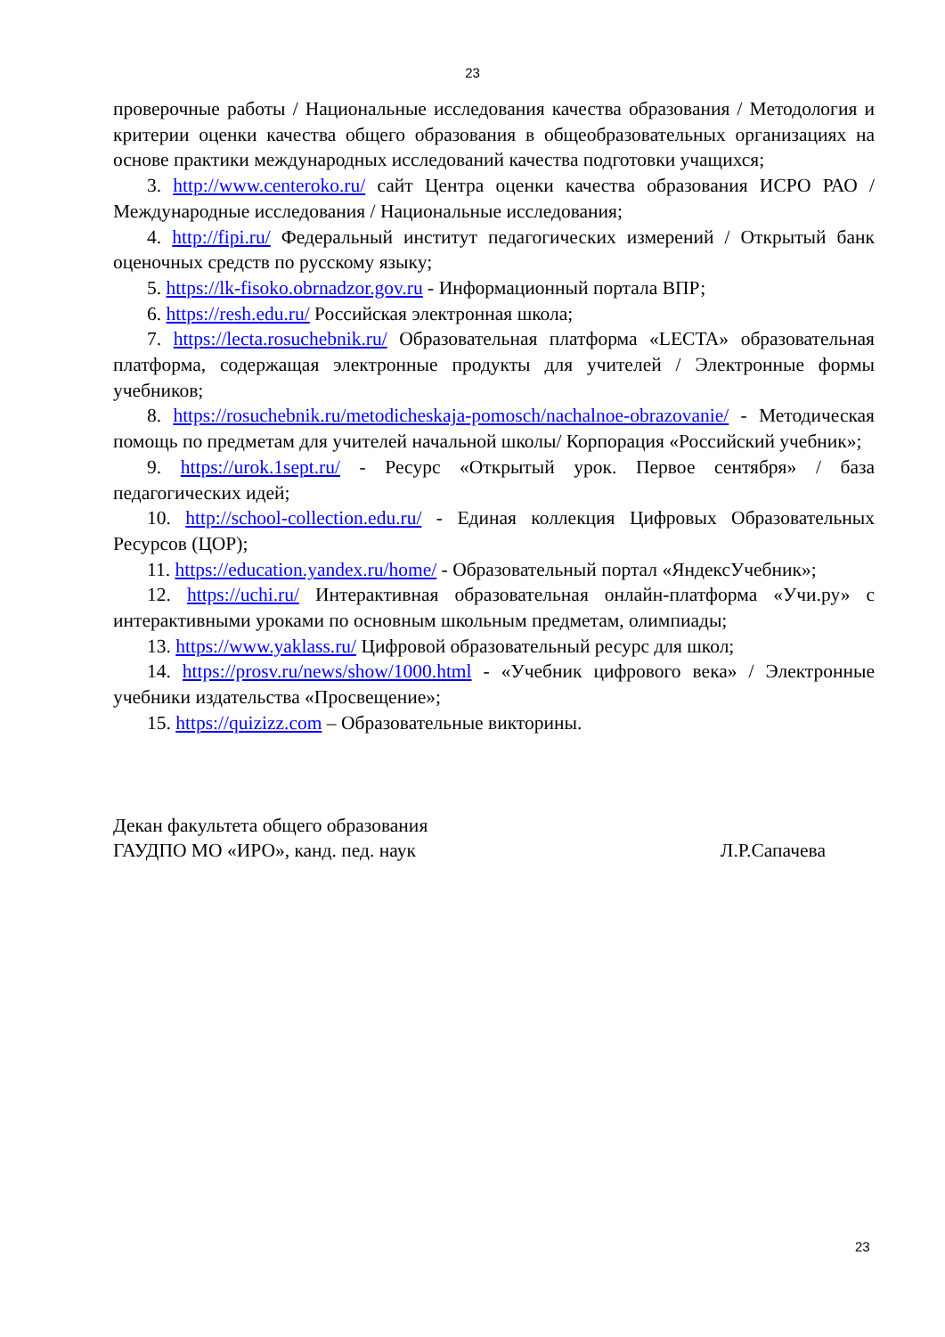23
проверочные работы / Национальные исследования качества образования / Методология и критерии оценки качества общего образования в общеобразовательных организациях на основе практики международных исследований качества подготовки учащихся;
3. http://www.centeroko.ru/ сайт Центра оценки качества образования ИСРО РАО /Международные исследования / Национальные исследования;
4. http://fipi.ru/ Федеральный институт педагогических измерений / Открытый банк оценочных средств по русскому языку;
5. https://lk-fisoko.obrnadzor.gov.ru - Информационный портала ВПР;
6. https://resh.edu.ru/ Российская электронная школа;
7. https://lecta.rosuchebnik.ru/ Образовательная платформа «LECTA» образовательная платформа, содержащая электронные продукты для учителей / Электронные формы учебников;
8. https://rosuchebnik.ru/metodicheskaja-pomosch/nachalnoe-obrazovanie/ - Методическая помощь по предметам для учителей начальной школы/ Корпорация «Российский учебник»;
9. https://urok.1sept.ru/ - Ресурс «Открытый урок. Первое сентября» / база педагогических идей;
10. http://school-collection.edu.ru/ - Единая коллекция Цифровых Образовательных Ресурсов (ЦОР);
11. https://education.yandex.ru/home/ - Образовательный портал «ЯндексУчебник»;
12. https://uchi.ru/ Интерактивная образовательная онлайн-платформа «Учи.ру» с интерактивными уроками по основным школьным предметам, олимпиады;
13. https://www.yaklass.ru/ Цифровой образовательный ресурс для школ;
14. https://prosv.ru/news/show/1000.html - «Учебник цифрового века» / Электронные учебники издательства «Просвещение»;
15. https://quizizz.com – Образовательные викторины.
Декан факультета общего образования
ГАУДПО МО «ИРО», канд. пед. наук Л.Р.Сапачева
23